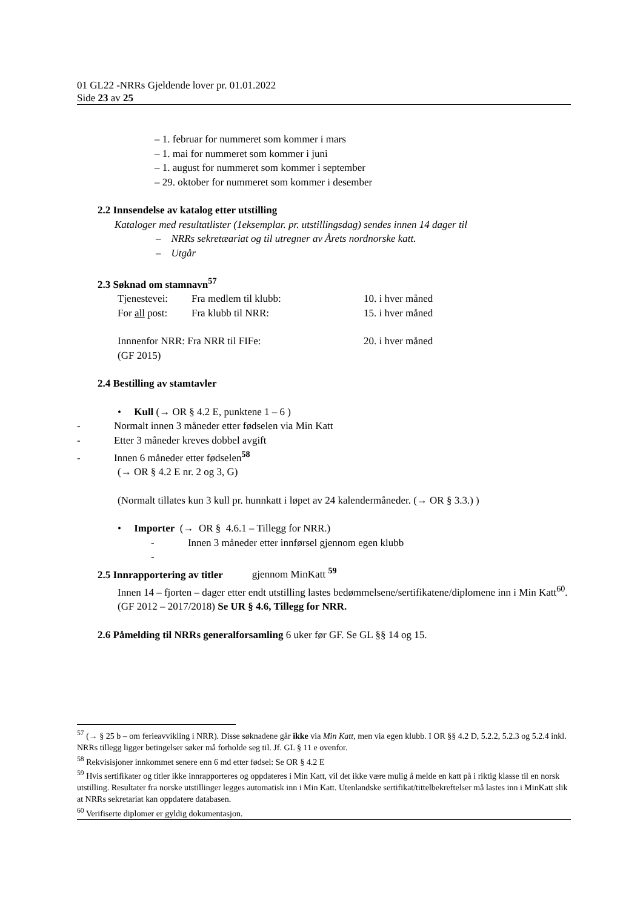01 GL22 -NRRs Gjeldende lover pr. 01.01.2022
Side 23 av 25
– 1. februar for nummeret som kommer i mars
– 1. mai for nummeret som kommer i juni
– 1. august for nummeret som kommer i september
– 29. oktober for nummeret som kommer i desember
2.2 Innsendelse av katalog etter utstilling
Kataloger med resultatlister (1eksemplar. pr. utstillingsdag) sendes innen 14 dager til
– NRRs sekretæariat og til utregner av Årets nordnorske katt.
– Utgår
2.3 Søknad om stamnavn<sup>57</sup>
Tjenestevei: Fra medlem til klubb: 10. i hver måned
For all post: Fra klubb til NRR: 15. i hver måned
Innnenfor NRR: Fra NRR til FIFe: 20. i hver måned
(GF 2015)
2.4 Bestilling av stamtavler
• Kull (→ OR § 4.2 E, punktene 1 – 6 )
- Normalt innen 3 måneder etter fødselen via Min Katt
- Etter 3 måneder kreves dobbel avgift
- Innen 6 måneder etter fødselen<sup>58</sup>
(→ OR § 4.2 E nr. 2 og 3, G)
(Normalt tillates kun 3 kull pr. hunnkatt i løpet av 24 kalendermåneder. (→ OR § 3.3.) )
• Importer (→ OR § 4.6.1 – Tillegg for NRR.)
- Innen 3 måneder etter innførsel gjennom egen klubb
-
2.5 Innrapportering av titler gjennom MinKatt <sup>59</sup>
Innen 14 – fjorten – dager etter endt utstilling lastes bedømmelsene/sertifikatene/diplomene inn i Min Katt<sup>60</sup>. (GF 2012 – 2017/2018) Se UR § 4.6, Tillegg for NRR.
2.6 Påmelding til NRRs generalforsamling 6 uker før GF. Se GL §§ 14 og 15.
<sup>57</sup> (→ § 25 b – om ferieavvikling i NRR). Disse søknadene går ikke via Min Katt, men via egen klubb. I OR §§ 4.2 D, 5.2.2, 5.2.3 og 5.2.4 inkl. NRRs tillegg ligger betingelser søker må forholde seg til. Jf. GL § 11 e ovenfor.
<sup>58</sup> Rekvisisjoner innkommet senere enn 6 md etter fødsel: Se OR § 4.2 E
<sup>59</sup> Hvis sertifikater og titler ikke innrapporteres og oppdateres i Min Katt, vil det ikke være mulig å melde en katt på i riktig klasse til en norsk utstilling. Resultater fra norske utstillinger legges automatisk inn i Min Katt. Utenlandske sertifikat/tittelbekreftelser må lastes inn i MinKatt slik at NRRs sekretariat kan oppdatere databasen.
<sup>60</sup> Verifiserte diplomer er gyldig dokumentasjon.